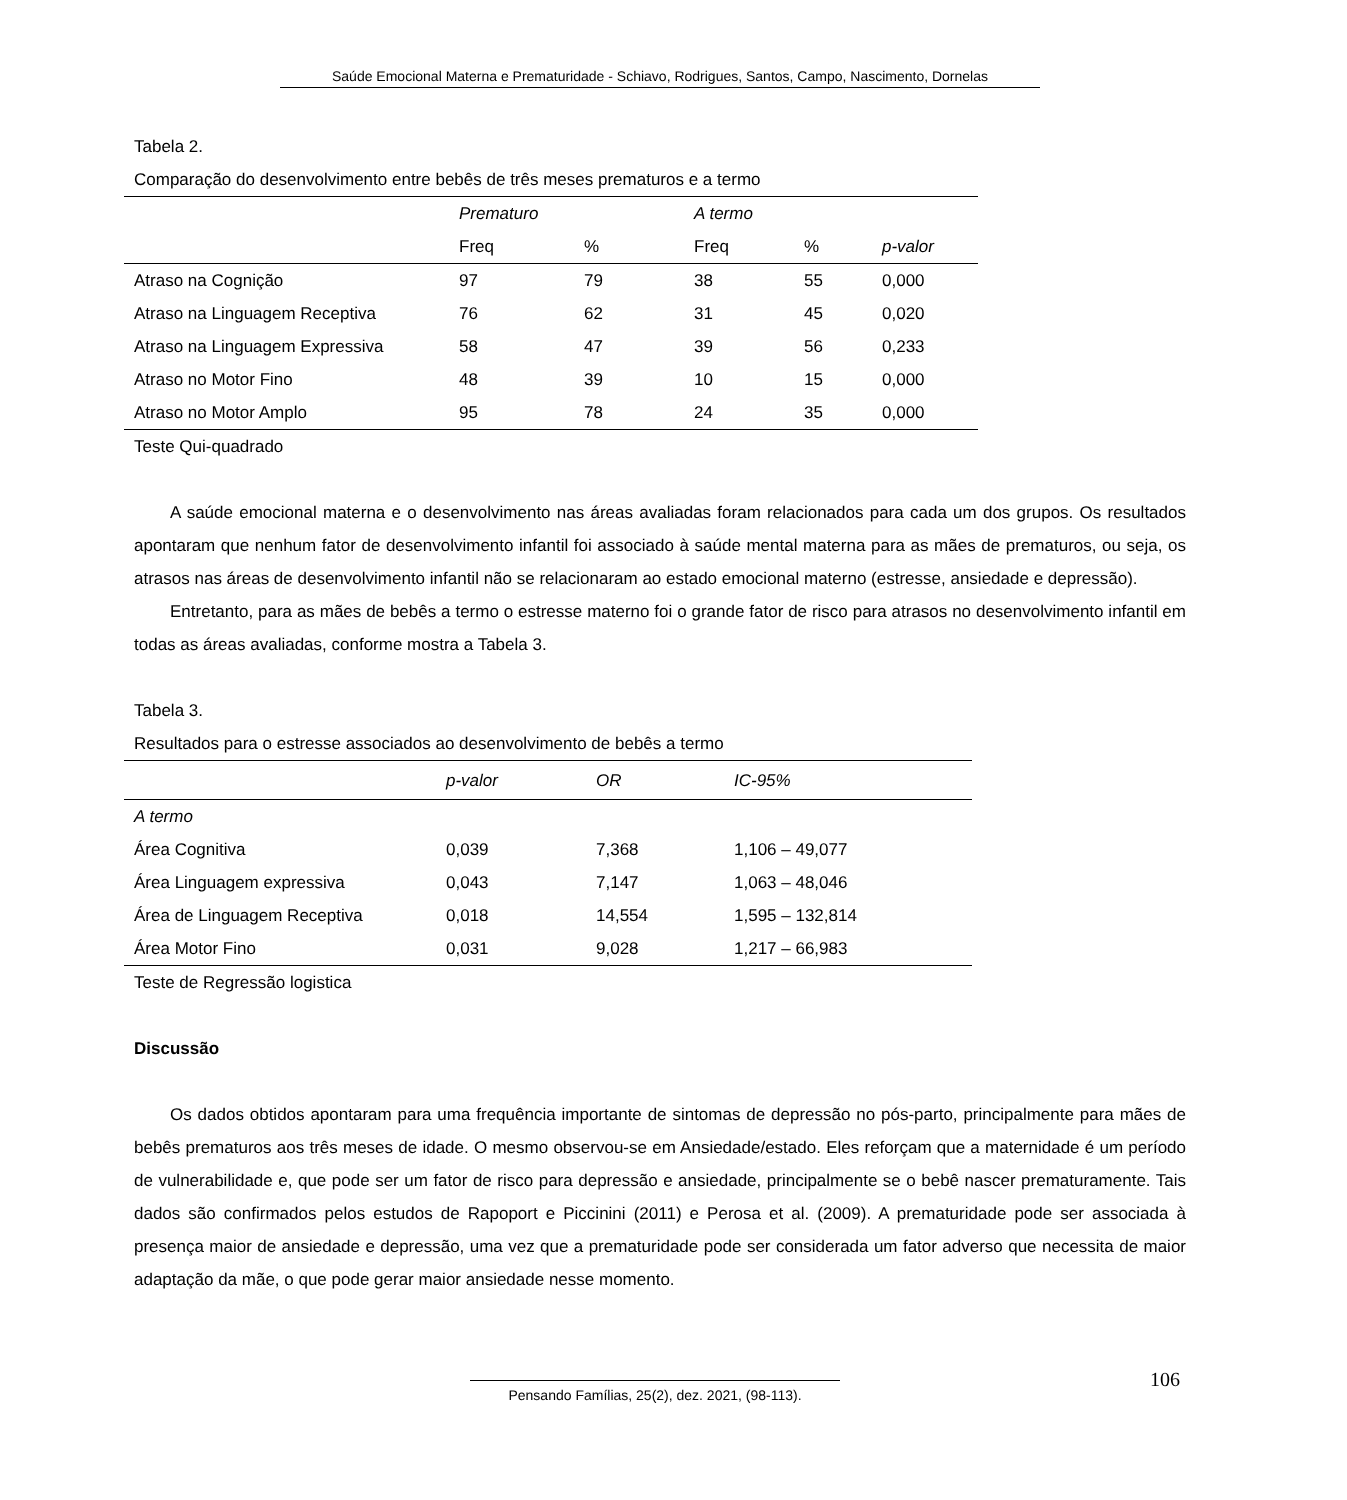Saúde Emocional Materna e Prematuridade - Schiavo, Rodrigues, Santos, Campo, Nascimento, Dornelas
Tabela 2.
Comparação do desenvolvimento entre bebês de três meses prematuros e a termo
| | Prematuro | | A termo | | |
| --- | --- | --- | --- | --- | --- |
| | Freq | % | Freq | % | p-valor |
| Atraso na Cognição | 97 | 79 | 38 | 55 | 0,000 |
| Atraso na Linguagem Receptiva | 76 | 62 | 31 | 45 | 0,020 |
| Atraso na Linguagem Expressiva | 58 | 47 | 39 | 56 | 0,233 |
| Atraso no Motor Fino | 48 | 39 | 10 | 15 | 0,000 |
| Atraso no Motor Amplo | 95 | 78 | 24 | 35 | 0,000 |
Teste Qui-quadrado
A saúde emocional materna e o desenvolvimento nas áreas avaliadas foram relacionados para cada um dos grupos. Os resultados apontaram que nenhum fator de desenvolvimento infantil foi associado à saúde mental materna para as mães de prematuros, ou seja, os atrasos nas áreas de desenvolvimento infantil não se relacionaram ao estado emocional materno (estresse, ansiedade e depressão).
Entretanto, para as mães de bebês a termo o estresse materno foi o grande fator de risco para atrasos no desenvolvimento infantil em todas as áreas avaliadas, conforme mostra a Tabela 3.
Tabela 3.
Resultados para o estresse associados ao desenvolvimento de bebês a termo
| | p-valor | OR | IC-95% |
| --- | --- | --- | --- |
| A termo | | | |
| Área Cognitiva | 0,039 | 7,368 | 1,106 – 49,077 |
| Área Linguagem expressiva | 0,043 | 7,147 | 1,063 – 48,046 |
| Área de Linguagem Receptiva | 0,018 | 14,554 | 1,595 – 132,814 |
| Área Motor Fino | 0,031 | 9,028 | 1,217 – 66,983 |
Teste de Regressão logistica
Discussão
Os dados obtidos apontaram para uma frequência importante de sintomas de depressão no pós-parto, principalmente para mães de bebês prematuros aos três meses de idade. O mesmo observou-se em Ansiedade/estado. Eles reforçam que a maternidade é um período de vulnerabilidade e, que pode ser um fator de risco para depressão e ansiedade, principalmente se o bebê nascer prematuramente. Tais dados são confirmados pelos estudos de Rapoport e Piccinini (2011) e Perosa et al. (2009). A prematuridade pode ser associada à presença maior de ansiedade e depressão, uma vez que a prematuridade pode ser considerada um fator adverso que necessita de maior adaptação da mãe, o que pode gerar maior ansiedade nesse momento.
106
Pensando Famílias, 25(2), dez. 2021, (98-113).